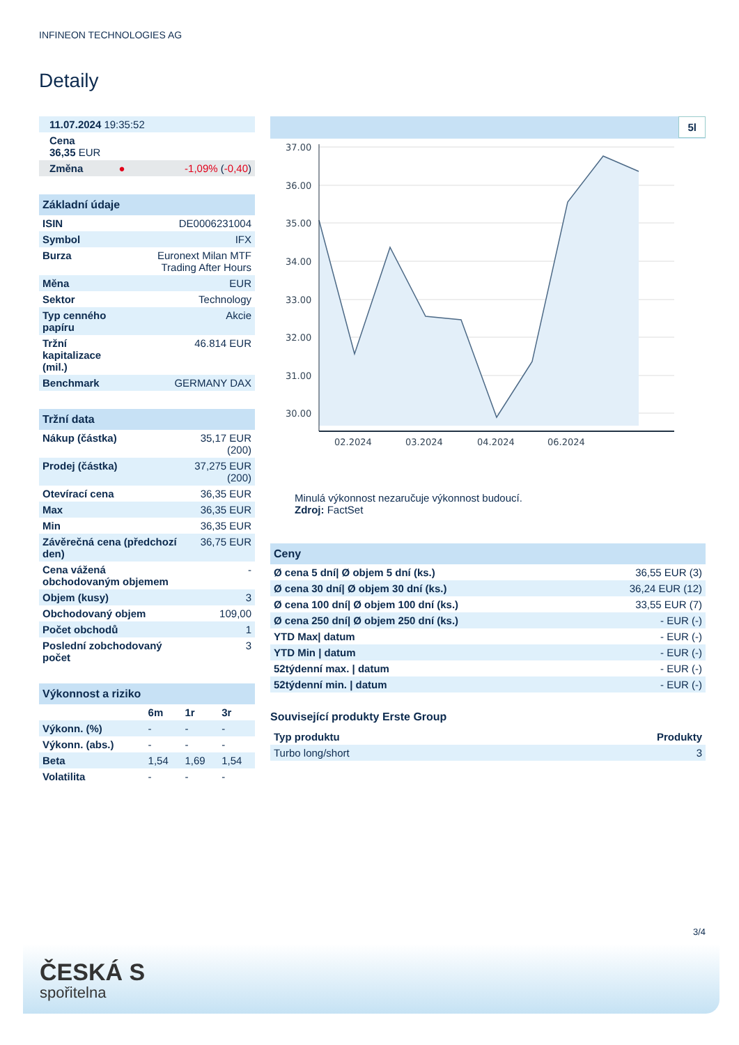INFINEON TECHNOLOGIES AG
Detaily
| 11.07.2024 19:35:52 | | |
| Cena 36,35 EUR | | |
| Změna | ● | -1,09% ( -0,40 ) |
| Základní údaje | |
| --- | --- |
| ISIN | DE0006231004 |
| Symbol | IFX |
| Burza | Euronext Milan MTF Trading After Hours |
| Měna | EUR |
| Sektor | Technology |
| Typ cenného papíru | Akcie |
| Tržní kapitalizace (mil.) | 46.814 EUR |
| Benchmark | GERMANY DAX |
| Tržní data | |
| --- | --- |
| Nákup (částka) | 35,17 EUR (200) |
| Prodej (částka) | 37,275 EUR (200) |
| Otevírací cena | 36,35 EUR |
| Max | 36,35 EUR |
| Min | 36,35 EUR |
| Závěrečná cena (předchozí den) | 36,75 EUR |
| Cena vážená obchodovaným objemem | - |
| Objem (kusy) | 3 |
| Obchodovaný objem | 109,00 |
| Počet obchodů | 1 |
| Poslední zobchodovaný počet | 3 |
| Výkonnost a riziko | | | |
| --- | --- | --- | --- |
| | 6m | 1r | 3r |
| Výkonn. (%) | - | - | - |
| Výkonn. (abs.) | - | - | - |
| Beta | 1,54 | 1,69 | 1,54 |
| Volatilita | - | - | - |
5l
37.00
36.00
35.00
34.00
33.00
32.00
31.00
30.00
02.2024
03.2024
04.2024
06.2024
Minulá výkonnost nezaručuje výkonnost budoucí.
Zdroj: FactSet
| Ceny | |
| --- | --- |
| Ø cena 5 dní/ Ø objem 5 dní (ks.) | 36,55 EUR (3) |
| Ø cena 30 dní/ Ø objem 30 dní (ks.) | 36,24 EUR (12) |
| Ø cena 100 dní/ Ø objem 100 dní (ks.) | 33,55 EUR (7) |
| Ø cena 250 dní/ Ø objem 250 dní (ks.) | - EUR (-) |
| YTD Max/ datum | - EUR (-) |
| YTD Min / datum | - EUR (-) |
| 52týdenní max. / datum | - EUR (-) |
| 52týdenní min. / datum | - EUR (-) |
Související produkty Erste Group
| Typ produktu | Produkty |
| --- | --- |
| Turbo long/short | 3 |
3/4
ČESKÁ S
spořitelna